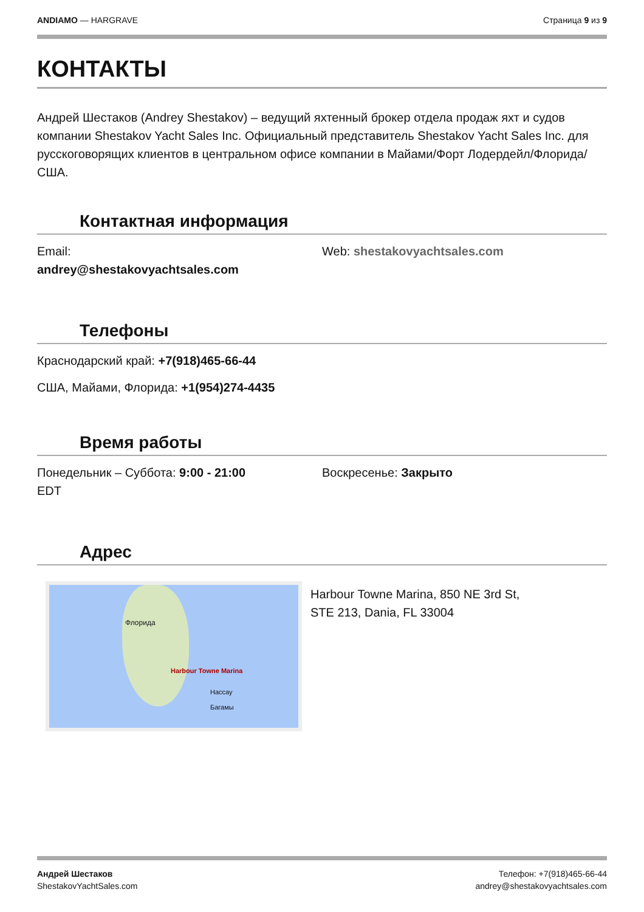ANDIAMO — HARGRAVE Страница 9 из 9
КОНТАКТЫ
Андрей Шестаков (Andrey Shestakov) – ведущий яхтенный брокер отдела продаж яхт и судов компании Shestakov Yacht Sales Inc. Официальный представитель Shestakov Yacht Sales Inc. для русскоговорящих клиентов в центральном офисе компании в Майами/Форт Лодердейл/Флорида/США.
Контактная информация
Email:
andrey@shestakovyachtsales.com
Web: shestakovyachtsales.com
Телефоны
Краснодарский край: +7(918)465-66-44
США, Майами, Флорида: +1(954)274-4435
Время работы
Понедельник – Суббота: 9:00 - 21:00
EDT
Воскресенье: Закрыто
Адрес
Harbour Towne Marina
Флорида
Нассау
Багамы
Harbour Towne Marina, 850 NE 3rd St,
STE 213, Dania, FL 33004
Андрей Шестаков
ShestakovYachtSales.com
Телефон: +7(918)465-66-44
andrey@shestakovyachtsales.com